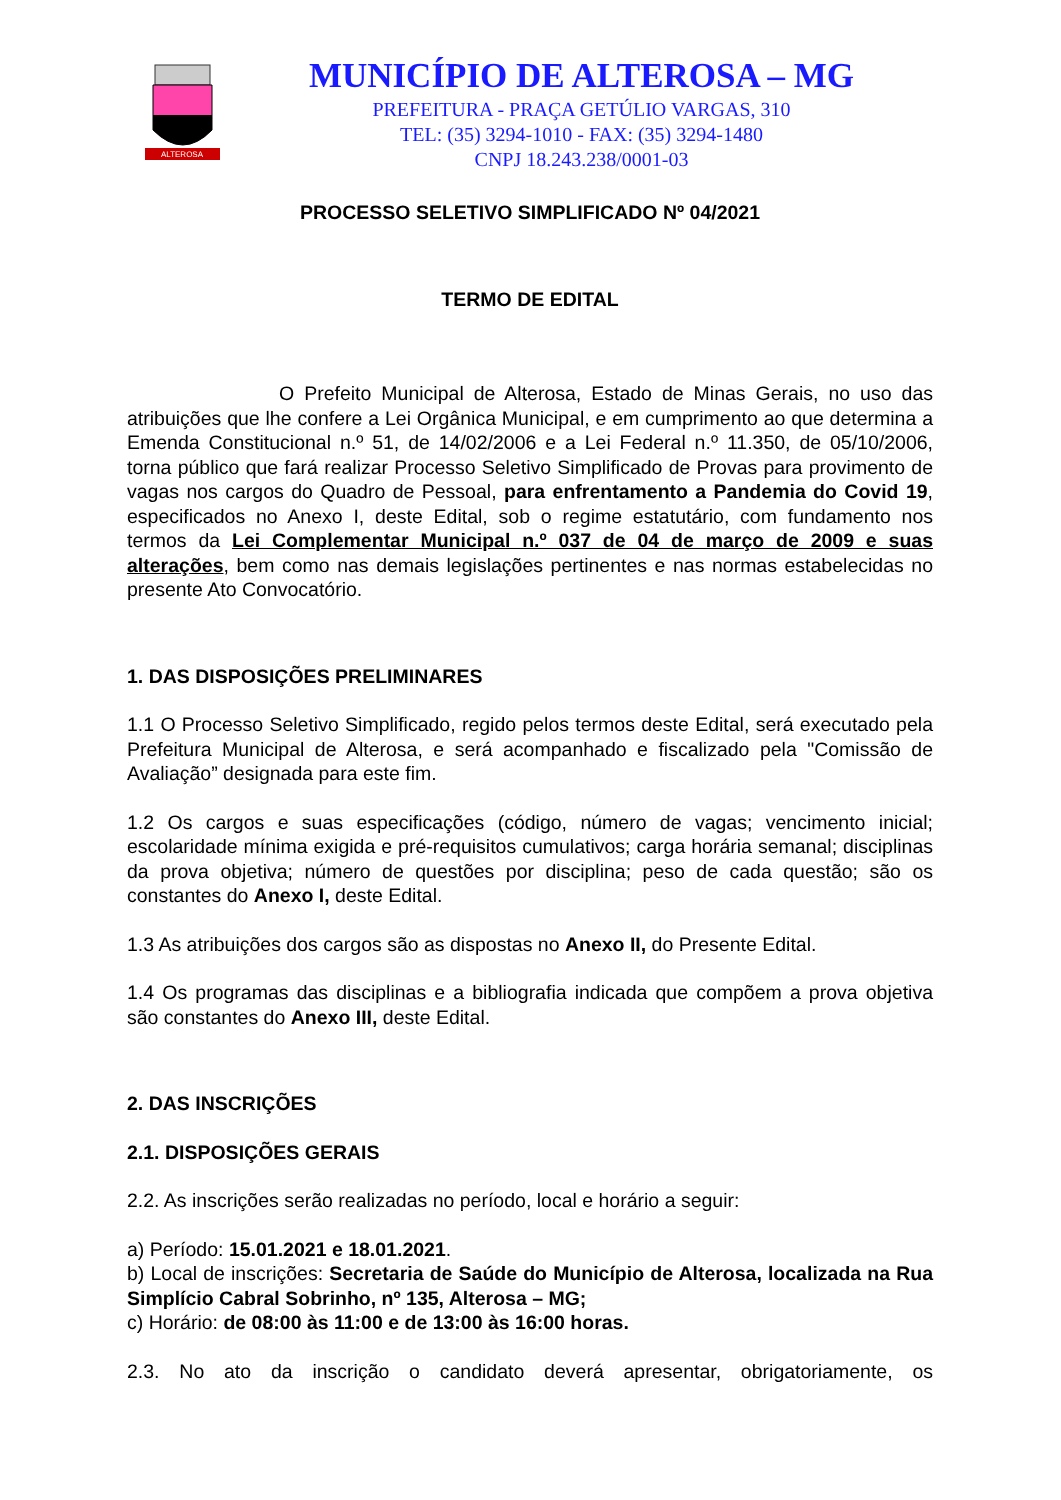ALTEROSA
MUNICÍPIO DE ALTEROSA – MG
PREFEITURA - PRAÇA GETÚLIO VARGAS, 310
TEL: (35) 3294-1010 - FAX: (35) 3294-1480
CNPJ 18.243.238/0001-03
PROCESSO SELETIVO SIMPLIFICADO Nº 04/2021
TERMO DE EDITAL
O Prefeito Municipal de Alterosa, Estado de Minas Gerais, no uso das atribuições que lhe confere a Lei Orgânica Municipal, e em cumprimento ao que determina a Emenda Constitucional n.º 51, de 14/02/2006 e a Lei Federal n.º 11.350, de 05/10/2006, torna público que fará realizar Processo Seletivo Simplificado de Provas para provimento de vagas nos cargos do Quadro de Pessoal, para enfrentamento a Pandemia do Covid 19, especificados no Anexo I, deste Edital, sob o regime estatutário, com fundamento nos termos da Lei Complementar Municipal n.º 037 de 04 de março de 2009 e suas alterações, bem como nas demais legislações pertinentes e nas normas estabelecidas no presente Ato Convocatório.
1. DAS DISPOSIÇÕES PRELIMINARES
1.1 O Processo Seletivo Simplificado, regido pelos termos deste Edital, será executado pela Prefeitura Municipal de Alterosa, e será acompanhado e fiscalizado pela "Comissão de Avaliação” designada para este fim.
1.2 Os cargos e suas especificações (código, número de vagas; vencimento inicial; escolaridade mínima exigida e pré-requisitos cumulativos; carga horária semanal; disciplinas da prova objetiva; número de questões por disciplina; peso de cada questão; são os constantes do Anexo I, deste Edital.
1.3 As atribuições dos cargos são as dispostas no Anexo II, do Presente Edital.
1.4 Os programas das disciplinas e a bibliografia indicada que compõem a prova objetiva são constantes do Anexo III, deste Edital.
2. DAS INSCRIÇÕES
2.1. DISPOSIÇÕES GERAIS
2.2. As inscrições serão realizadas no período, local e horário a seguir:
a) Período: 15.01.2021 e 18.01.2021.
b) Local de inscrições: Secretaria de Saúde do Município de Alterosa, localizada na Rua Simplício Cabral Sobrinho, nº 135, Alterosa – MG;
c) Horário: de 08:00 às 11:00 e de 13:00 às 16:00 horas.
2.3. No ato da inscrição o candidato deverá apresentar, obrigatoriamente, os